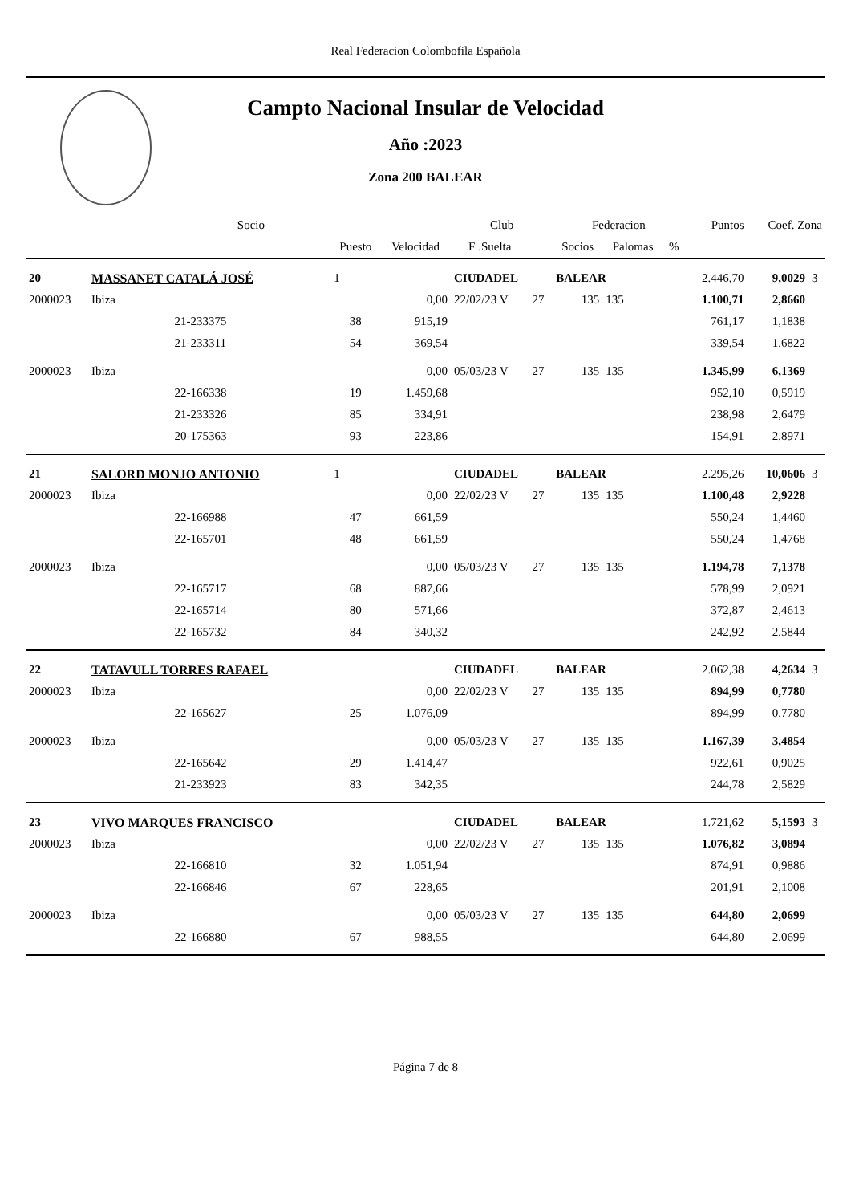Real Federacion Colombofila Española
Campto Nacional Insular de Velocidad
Año :2023
Zona 200 BALEAR
| | | Socio | | | Club | | Federacion | | | Puntos | Coef. Zona | |
| --- | --- | --- | --- | --- | --- | --- | --- | --- | --- | --- | --- | --- |
| | | | Puesto | Velocidad | F .Suelta | | Socios | Palomas | % | | | |
| 20 | MASSANET CATALÁ JOSÉ | | 1 | | CIUDADEL | | BALEAR | | | 2.446,70 | 9,0029 | 3 |
| 2000023 | Ibiza | | | 0,00 | 22/02/23 V | 27 | 135 | 135 | | 1.100,71 | 2,8660 | |
| | | 21-233375 | 38 | 915,19 | | | | | | 761,17 | 1,1838 | |
| | | 21-233311 | 54 | 369,54 | | | | | | 339,54 | 1,6822 | |
| 2000023 | Ibiza | | | 0,00 | 05/03/23 V | 27 | 135 | 135 | | 1.345,99 | 6,1369 | |
| | | 22-166338 | 19 | 1.459,68 | | | | | | 952,10 | 0,5919 | |
| | | 21-233326 | 85 | 334,91 | | | | | | 238,98 | 2,6479 | |
| | | 20-175363 | 93 | 223,86 | | | | | | 154,91 | 2,8971 | |
| 21 | SALORD MONJO ANTONIO | | 1 | | CIUDADEL | | BALEAR | | | 2.295,26 | 10,0606 | 3 |
| 2000023 | Ibiza | | | 0,00 | 22/02/23 V | 27 | 135 | 135 | | 1.100,48 | 2,9228 | |
| | | 22-166988 | 47 | 661,59 | | | | | | 550,24 | 1,4460 | |
| | | 22-165701 | 48 | 661,59 | | | | | | 550,24 | 1,4768 | |
| 2000023 | Ibiza | | | 0,00 | 05/03/23 V | 27 | 135 | 135 | | 1.194,78 | 7,1378 | |
| | | 22-165717 | 68 | 887,66 | | | | | | 578,99 | 2,0921 | |
| | | 22-165714 | 80 | 571,66 | | | | | | 372,87 | 2,4613 | |
| | | 22-165732 | 84 | 340,32 | | | | | | 242,92 | 2,5844 | |
| 22 | TATAVULL TORRES RAFAEL | | | | CIUDADEL | | BALEAR | | | 2.062,38 | 4,2634 | 3 |
| 2000023 | Ibiza | | | 0,00 | 22/02/23 V | 27 | 135 | 135 | | 894,99 | 0,7780 | |
| | | 22-165627 | 25 | 1.076,09 | | | | | | 894,99 | 0,7780 | |
| 2000023 | Ibiza | | | 0,00 | 05/03/23 V | 27 | 135 | 135 | | 1.167,39 | 3,4854 | |
| | | 22-165642 | 29 | 1.414,47 | | | | | | 922,61 | 0,9025 | |
| | | 21-233923 | 83 | 342,35 | | | | | | 244,78 | 2,5829 | |
| 23 | VIVO MARQUES FRANCISCO | | | | CIUDADEL | | BALEAR | | | 1.721,62 | 5,1593 | 3 |
| 2000023 | Ibiza | | | 0,00 | 22/02/23 V | 27 | 135 | 135 | | 1.076,82 | 3,0894 | |
| | | 22-166810 | 32 | 1.051,94 | | | | | | 874,91 | 0,9886 | |
| | | 22-166846 | 67 | 228,65 | | | | | | 201,91 | 2,1008 | |
| 2000023 | Ibiza | | | 0,00 | 05/03/23 V | 27 | 135 | 135 | | 644,80 | 2,0699 | |
| | | 22-166880 | 67 | 988,55 | | | | | | 644,80 | 2,0699 | |
Página 7 de 8